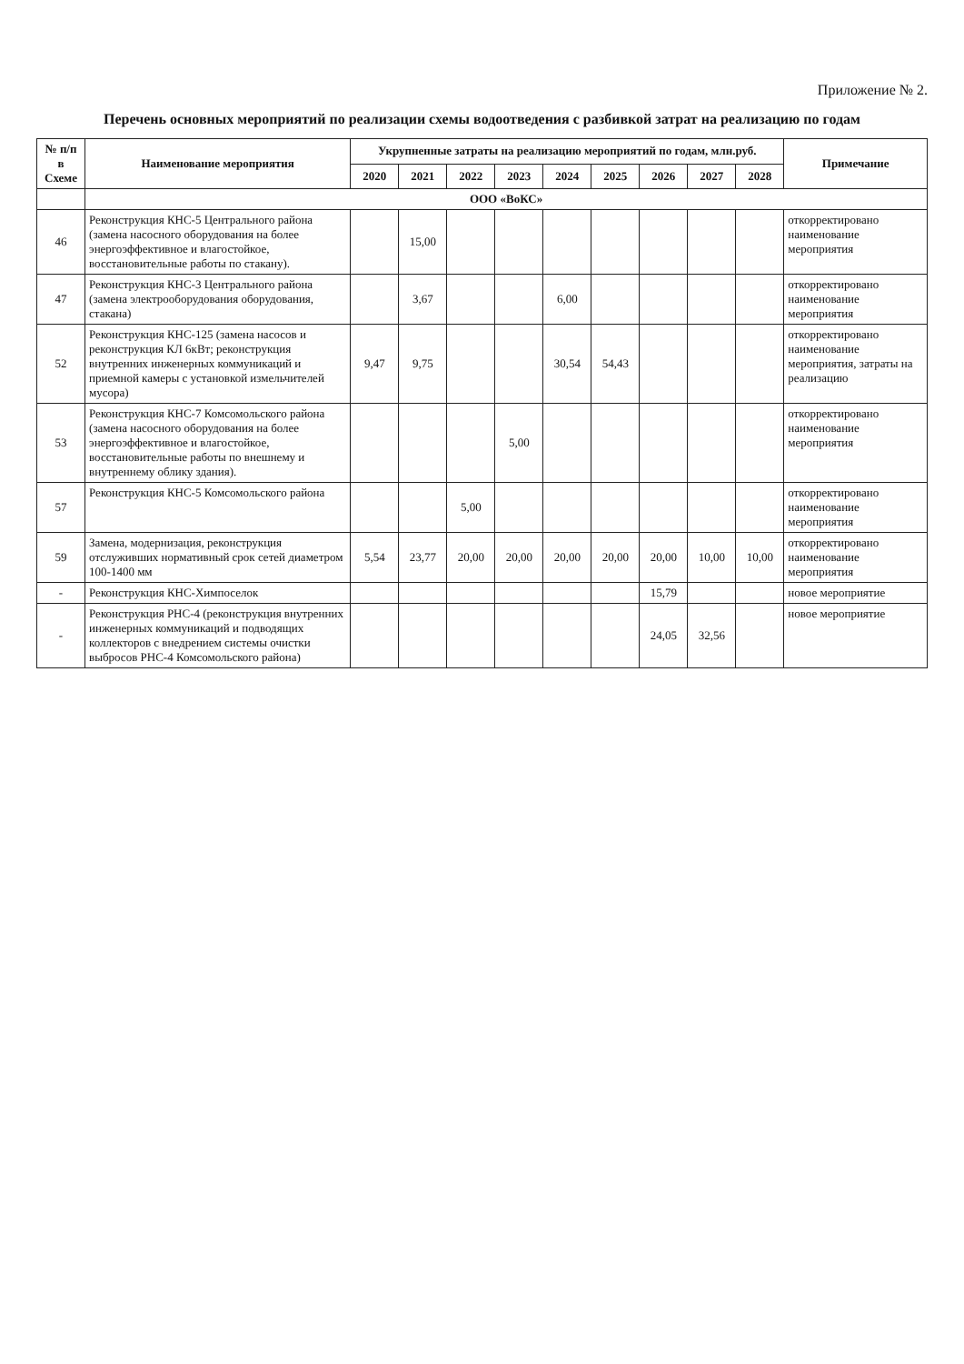Приложение № 2.
Перечень основных мероприятий по реализации схемы водоотведения с разбивкой затрат на реализацию по годам
| № п/п в Схеме | Наименование мероприятия | Укрупненные затраты на реализацию мероприятий по годам, млн.руб. | | | | | | | | | Примечание |
| --- | --- | --- | --- | --- | --- | --- | --- | --- | --- | --- | --- |
| | | 2020 | 2021 | 2022 | 2023 | 2024 | 2025 | 2026 | 2027 | 2028 | |
| | ООО «ВоКС» | | | | | | | | | | |
| 46 | Реконструкция КНС-5 Центрального района (замена насосного оборудования на более энергоэффективное и влагостойкое, восстановительные работы по стакану). | | 15,00 | | | | | | | | откорректировано наименование мероприятия |
| 47 | Реконструкция КНС-3 Центрального района (замена электрооборудования оборудования, стакана) | | 3,67 | | | 6,00 | | | | | откорректировано наименование мероприятия |
| 52 | Реконструкция КНС-125 (замена насосов и реконструкция КЛ 6кВт; реконструкция внутренних инженерных коммуникаций и приемной камеры с установкой измельчителей мусора) | 9,47 | 9,75 | | | 30,54 | 54,43 | | | | откорректировано наименование мероприятия, затраты на реализацию |
| 53 | Реконструкция КНС-7 Комсомольского района (замена насосного оборудования на более энергоэффективное и влагостойкое, восстановительные работы по внешнему и внутреннему облику здания). | | | | 5,00 | | | | | | откорректировано наименование мероприятия |
| 57 | Реконструкция КНС-5 Комсомольского района | | | 5,00 | | | | | | | откорректировано наименование мероприятия |
| 59 | Замена, модернизация, реконструкция отслуживших нормативный срок сетей диаметром 100-1400 мм | 5,54 | 23,77 | 20,00 | 20,00 | 20,00 | 20,00 | 20,00 | 10,00 | 10,00 | откорректировано наименование мероприятия |
| - | Реконструкция КНС-Химпоселок | | | | | | | 15,79 | | | новое мероприятие |
| - | Реконструкция РНС-4 (реконструкция внутренних инженерных коммуникаций и подводящих коллекторов с внедрением системы очистки выбросов РНС-4 Комсомольского района) | | | | | | | 24,05 | 32,56 | | новое мероприятие |